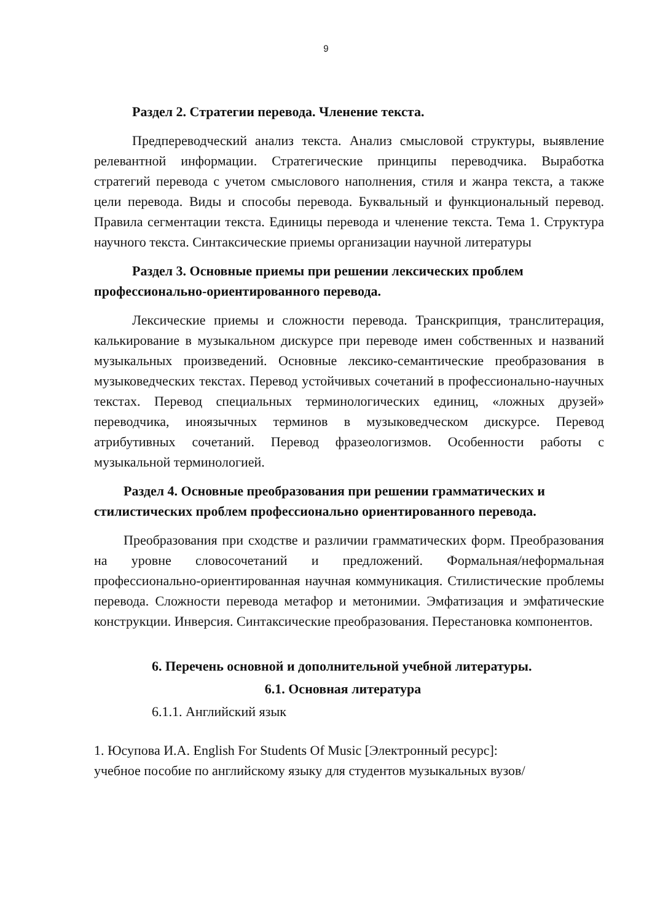9
Раздел 2. Стратегии перевода. Членение текста.
Предпереводческий анализ текста. Анализ смысловой структуры, выявление релевантной информации. Стратегические принципы переводчика. Выработка стратегий перевода с учетом смыслового наполнения, стиля и жанра текста, а также цели перевода. Виды и способы перевода. Буквальный и функциональный перевод. Правила сегментации текста. Единицы перевода и членение текста. Тема 1. Структура научного текста. Синтаксические приемы организации научной литературы
Раздел 3. Основные приемы при решении лексических проблем профессионально-ориентированного перевода.
Лексические приемы и сложности перевода. Транскрипция, транслитерация, калькирование в музыкальном дискурсе при переводе имен собственных и названий музыкальных произведений. Основные лексико-семантические преобразования в музыковедческих текстах. Перевод устойчивых сочетаний в профессионально-научных текстах. Перевод специальных терминологических единиц, «ложных друзей» переводчика, иноязычных терминов в музыковедческом дискурсе. Перевод атрибутивных сочетаний. Перевод фразеологизмов. Особенности работы с музыкальной терминологией.
Раздел 4. Основные преобразования при решении грамматических и стилистических проблем профессионально ориентированного перевода.
Преобразования при сходстве и различии грамматических форм. Преобразования на уровне словосочетаний и предложений. Формальная/неформальная профессионально-ориентированная научная коммуникация. Стилистические проблемы перевода. Сложности перевода метафор и метонимии. Эмфатизация и эмфатические конструкции. Инверсия. Синтаксические преобразования. Перестановка компонентов.
6. Перечень основной и дополнительной учебной литературы.
6.1. Основная литература
6.1.1. Английский язык
1. Юсупова И.А. English For Students Of Music [Электронный ресурс]:
учебное пособие по английскому языку для студентов музыкальных вузов/